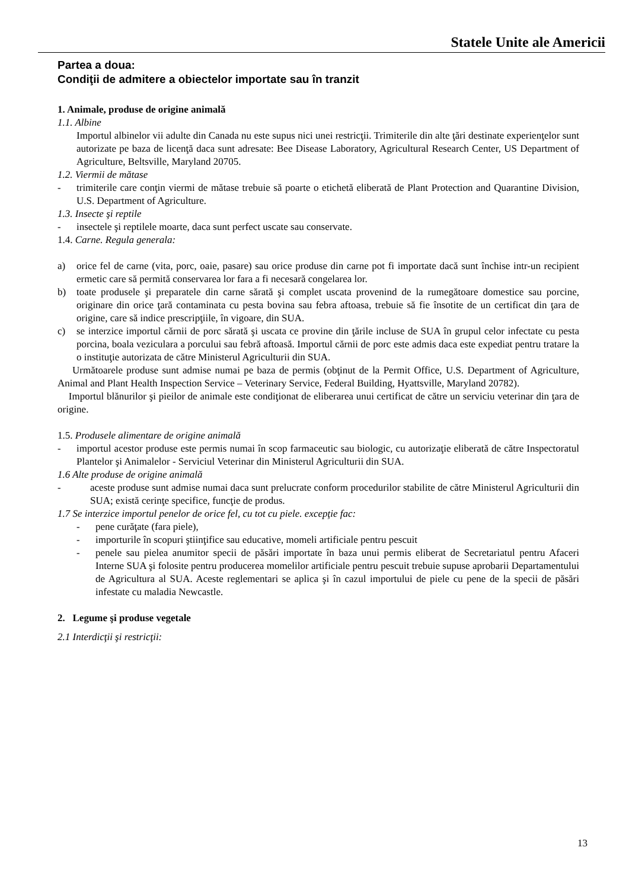Statele Unite ale Americii
Partea a doua:
Condiţii de admitere a obiectelor importate sau în tranzit
1. Animale, produse de origine animală
1.1. Albine
Importul albinelor vii adulte din Canada nu este supus nici unei restricţii. Trimiterile din alte ţări destinate experienţelor sunt autorizate pe baza de licenţă daca sunt adresate: Bee Disease Laboratory, Agricultural Research Center, US Department of Agriculture, Beltsville, Maryland 20705.
1.2. Viermii de mătase
- trimiterile care conţin viermi de mătase trebuie să poarte o etichetă eliberată de Plant Protection and Quarantine Division, U.S. Department of Agriculture.
1.3. Insecte şi reptile
- insectele şi reptilele moarte, daca sunt perfect uscate sau conservate.
1.4. Carne. Regula generala:
a) orice fel de carne (vita, porc, oaie, pasare) sau orice produse din carne pot fi importate dacă sunt închise intr-un recipient ermetic care să permită conservarea lor fara a fi necesară congelarea lor.
b) toate produsele şi preparatele din carne sărată şi complet uscata provenind de la rumegătoare domestice sau porcine, originare din orice ţară contaminata cu pesta bovina sau febra aftoasa, trebuie să fie însotite de un certificat din ţara de origine, care să indice prescripţiile, în vigoare, din SUA.
c) se interzice importul cărnii de porc sărată şi uscata ce provine din ţările incluse de SUA în grupul celor infectate cu pesta porcina, boala veziculara a porcului sau febră aftoasă. Importul cărnii de porc este admis daca este expediat pentru tratare la o instituţie autorizata de către Ministerul Agriculturii din SUA.
Următoarele produse sunt admise numai pe baza de permis (obţinut de la Permit Office, U.S. Department of Agriculture, Animal and Plant Health Inspection Service – Veterinary Service, Federal Building, Hyattsville, Maryland 20782).
Importul blănurilor şi pieilor de animale este condiţionat de eliberarea unui certificat de către un serviciu veterinar din ţara de origine.
1.5. Produsele alimentare de origine animală
- importul acestor produse este permis numai în scop farmaceutic sau biologic, cu autorizaţie eliberată de către Inspectoratul Plantelor şi Animalelor - Serviciul Veterinar din Ministerul Agriculturii din SUA.
1.6 Alte produse de origine animală
- aceste produse sunt admise numai daca sunt prelucrate conform procedurilor stabilite de către Ministerul Agriculturii din SUA; există cerinţe specifice, funcţie de produs.
1.7 Se interzice importul penelor de orice fel, cu tot cu piele. excepţie fac:
- pene curăţate (fara piele),
- importurile în scopuri ştiinţifice sau educative, momeli artificiale pentru pescuit
- penele sau pielea anumitor specii de păsări importate în baza unui permis eliberat de Secretariatul pentru Afaceri Interne SUA şi folosite pentru producerea momelilor artificiale pentru pescuit trebuie supuse aprobarii Departamentului de Agricultura al SUA. Aceste reglementari se aplica şi în cazul importului de piele cu pene de la specii de păsări infestate cu maladia Newcastle.
2. Legume şi produse vegetale
2.1 Interdicţii şi restricţii:
13